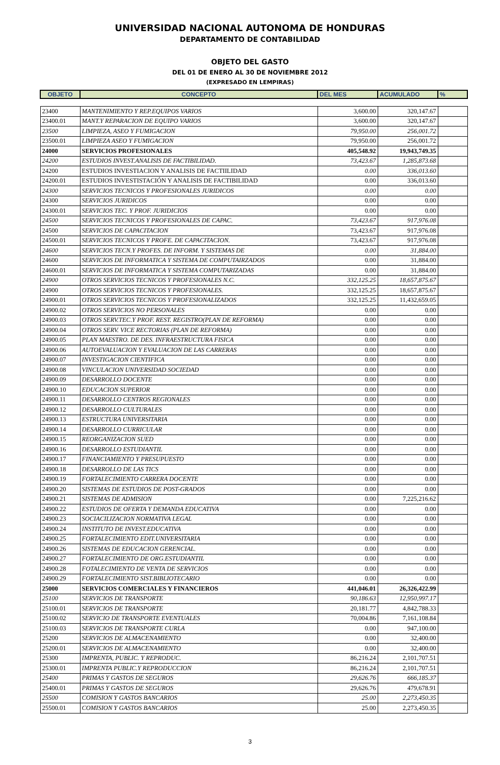UNIVERSIDAD NACIONAL AUTONOMA DE HONDURAS
DEPARTAMENTO DE CONTABILIDAD
OBJETO DEL GASTO
DEL 01 DE ENERO AL 30 DE NOVIEMBRE 2012
(EXPRESADO EN LEMPIRAS)
| OBJETO | CONCEPTO | DEL MES | ACUMULADO | % |
| 23400 | MANTENIMIENTO Y REP.EQUIPOS VARIOS | 3,600.00 | 320,147.67 | |
| 23400.01 | MANT.Y REPARACION DE EQUIPO VARIOS | 3,600.00 | 320,147.67 | |
| 23500 | LIMPIEZA, ASEO Y FUMIGACION | 79,950.00 | 256,001.72 | |
| 23500.01 | LIMPIEZA ASEO Y FUMIGACION | 79,950.00 | 256,001.72 | |
| 24000 | SERVICIOS PROFESIONALES | 405,548.92 | 19,943,749.35 | |
| 24200 | ESTUDIOS INVEST.ANALISIS DE FACTIBILIDAD. | 73,423.67 | 1,285,873.68 | |
| 24200 | ESTUDIOS INVESTIACION Y ANALISIS DE FACTIILIDAD | 0.00 | 336,013.60 | |
| 24200.01 | ESTUDIOS INVESTISTACIÓN Y ANALISIS DE FACTIBILIDAD | 0.00 | 336,013.60 | |
| 24300 | SERVICIOS TECNICOS Y PROFESIONALES JURIDICOS | 0.00 | 0.00 | |
| 24300 | SERVICIOS JURIDICOS | 0.00 | 0.00 | |
| 24300.01 | SERVICIOS TEC. Y PROF. JURIDICIOS | 0.00 | 0.00 | |
| 24500 | SERVICIOS TECNICOS Y PROFESIONALES DE CAPAC. | 73,423.67 | 917,976.08 | |
| 24500 | SERVICIOS DE CAPACITACION | 73,423.67 | 917,976.08 | |
| 24500.01 | SERVICIOS TECNICOS Y PROFE. DE CAPACITACION. | 73,423.67 | 917,976.08 | |
| 24600 | SERVICIOS TECN.Y PROFES. DE INFORM. Y SISTEMAS DE | 0.00 | 31,884.00 | |
| 24600 | SERVICIOS DE INFORMATICA Y SISTEMA DE COMPUTAIRZADOS | 0.00 | 31,884.00 | |
| 24600.01 | SERVICIOS DE INFORMATICA Y SISTEMA COMPUTARIZADAS | 0.00 | 31,884.00 | |
| 24900 | OTROS SERVICIOS TECNICOS Y PROFESIONALES N.C. | 332,125.25 | 18,657,875.67 | |
| 24900 | OTROS SERVICIOS TECNICOS Y PROFESIONALES. | 332,125.25 | 18,657,875.67 | |
| 24900.01 | OTROS SERVICIOS TECNICOS Y PROFESIONALIZADOS | 332,125.25 | 11,432,659.05 | |
| 24900.02 | OTROS SERVICIOS NO PERSONALES | 0.00 | 0.00 | |
| 24900.03 | OTROS SERV.TEC.Y PROF. REST. REGISTRO(PLAN DE REFORMA) | 0.00 | 0.00 | |
| 24900.04 | OTROS SERV. VICE RECTORIAS (PLAN DE REFORMA) | 0.00 | 0.00 | |
| 24900.05 | PLAN MAESTRO. DE DES. INFRAESTRUCTURA FISICA | 0.00 | 0.00 | |
| 24900.06 | AUTOEVALUACION Y EVALUACION DE LAS CARRERAS | 0.00 | 0.00 | |
| 24900.07 | INVESTIGACION CIENTIFICA | 0.00 | 0.00 | |
| 24900.08 | VINCULACION UNIVERSIDAD SOCIEDAD | 0.00 | 0.00 | |
| 24900.09 | DESARROLLO DOCENTE | 0.00 | 0.00 | |
| 24900.10 | EDUCACION SUPERIOR | 0.00 | 0.00 | |
| 24900.11 | DESARROLLO CENTROS REGIONALES | 0.00 | 0.00 | |
| 24900.12 | DESARROLLO CULTURALES | 0.00 | 0.00 | |
| 24900.13 | ESTRUCTURA UNIVERSITARIA | 0.00 | 0.00 | |
| 24900.14 | DESARROLLO CURRICULAR | 0.00 | 0.00 | |
| 24900.15 | REORGANIZACION SUED | 0.00 | 0.00 | |
| 24900.16 | DESARROLLO ESTUDIANTIL | 0.00 | 0.00 | |
| 24900.17 | FINANCIAMIENTO Y PRESUPUESTO | 0.00 | 0.00 | |
| 24900.18 | DESARROLLO DE LAS TICS | 0.00 | 0.00 | |
| 24900.19 | FORTALECIMIENTO CARRERA DOCENTE | 0.00 | 0.00 | |
| 24900.20 | SISTEMAS DE ESTUDIOS DE POST-GRADOS | 0.00 | 0.00 | |
| 24900.21 | SISTEMAS DE ADMISION | 0.00 | 7,225,216.62 | |
| 24900.22 | ESTUDIOS DE OFERTA Y DEMANDA EDUCATIVA | 0.00 | 0.00 | |
| 24900.23 | SOCIACILIZACION NORMATIVA LEGAL | 0.00 | 0.00 | |
| 24900.24 | INSTITUTO DE INVEST.EDUCATIVA | 0.00 | 0.00 | |
| 24900.25 | FORTALECIMIENTO EDIT.UNIVERSITARIA | 0.00 | 0.00 | |
| 24900.26 | SISTEMAS DE EDUCACION GERENCIAL. | 0.00 | 0.00 | |
| 24900.27 | FORTALECIMIENTO DE ORG.ESTUDIANTIL | 0.00 | 0.00 | |
| 24900.28 | FOTALECIMIENTO DE VENTA DE SERVICIOS | 0.00 | 0.00 | |
| 24900.29 | FORTALECIMIENTO SIST.BIBLIOTECARIO | 0.00 | 0.00 | |
| 25000 | SERVICIOS COMERCIALES Y FINANCIEROS | 441,046.01 | 26,326,422.99 | |
| 25100 | SERVICIOS DE TRANSPORTE | 90,186.63 | 12,950,997.17 | |
| 25100.01 | SERVICIOS DE TRANSPORTE | 20,181.77 | 4,842,788.33 | |
| 25100.02 | SERVICIO DE TRANSPORTE EVENTUALES | 70,004.86 | 7,161,108.84 | |
| 25100.03 | SERVICIOS DE TRANSPORTE CURLA | 0.00 | 947,100.00 | |
| 25200 | SERVICIOS DE ALMACENAMIENTO | 0.00 | 32,400.00 | |
| 25200.01 | SERVICIOS DE ALMACENAMIENTO | 0.00 | 32,400.00 | |
| 25300 | IMPRENTA, PUBLIC. Y REPRODUC. | 86,216.24 | 2,101,707.51 | |
| 25300.01 | IMPRENTA PUBLIC.Y REPRODUCCION | 86,216.24 | 2,101,707.51 | |
| 25400 | PRIMAS Y GASTOS DE SEGUROS | 29,626.76 | 666,185.37 | |
| 25400.01 | PRIMAS Y GASTOS DE SEGUROS | 29,626.76 | 479,678.91 | |
| 25500 | COMISION Y GASTOS BANCARIOS | 25.00 | 2,273,450.35 | |
| 25500.01 | COMISION Y GASTOS BANCARIOS | 25.00 | 2,273,450.35 | |
3